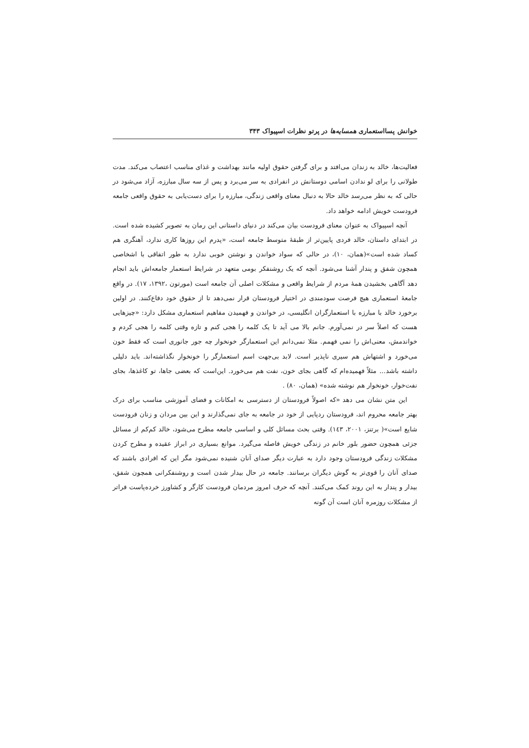خوانش پسااستعماری همسایه‌ها در پرتو نظرات اسپیواک ۳۴۳
فعالیت‌ها، خالد به زندان می‌افتد و برای گرفتن حقوق اولیه مانند بهداشت و غذای مناسب اعتصاب می‌کند. مدت طولانی را برای لو ندادن اسامی دوستانش در انفرادی به سر می‌برد و پس از سه سال مبارزه، آزاد می‌شود در حالی که به نظر می‌رسد خالد حالا به دنبال معنای واقعی زندگی، مبارزه را برای دست‌یابی به حقوق واقعی جامعه فرودست خویش ادامه خواهد داد.
آنچه اسپیواک به عنوان معنای فرودست بیان می‌کند در دنیای داستانی این رمان به تصویر کشیده شده است. در ابتدای داستان، خالد فردی پایین‌تر از طبقهٔ متوسط جامعه است، «پدرم این روزها کاری ندارد، آهنگری هم کساد شده است»(همان، ۱۰)، در حالی که سواد خواندن و نوشتن خوبی ندارد به طور اتفاقی با اشخاصی همچون شفق و پندار آشنا می‌شود. آنچه که یک روشنفکر بومی متعهد در شرایط استعمار جامعه‌اش باید انجام دهد آگاهی بخشیدن همهٔ مردم از شرایط واقعی و مشکلات اصلی آن جامعه است (مورتون ،۱۳۹۲، ۱۷). در واقع جامعهٔ استعماری هیچ فرصت سودمندی در اختیار فرودستان قرار نمی‌دهد تا از حقوق خود دفاع‌کنند. در اولین برخورد خالد با مبارزه با استعمارگران انگلیسی، در خواندن و فهمیدن مفاهیم استعماری مشکل دارد: «چیزهایی هست که اصلاً سر در نمی‌آورم. جانم بالا می آید تا یک کلمه را هجی کنم و تازه وقتی کلمه را هجی کردم و خواندمش، معنی‌اش را نمی فهمم. مثلا نمی‌دانم این استعمارگر خونخوار چه جور جانوری است که فقط خون می‌خورد و اشتهاش هم سیری ناپذیر است. لابد بی‌جهت اسم استعمارگر را خونخوار نگذاشته‌اند. باید دلیلی داشته باشد... مثلاً فهمیده‌ام که گاهی بجای خون، نفت هم می‌خورد. این‌است که بعضی جاها، تو کاغذها، بجای نفت‌خوار، خونخوار هم نوشته شده» (همان، ۸۰) .
این متن نشان می دهد «که اصولاً فرودستان از دسترسی به امکانات و فضای آموزشی مناسب برای درک بهتر جامعه محروم اند، فرودستان ردپایی از خود در جامعه به جای نمی‌گذارند و این بین مردان و زنان فرودست شایع است»( برتنز، ۲۰۰۱، ۱٤۳). وقتی بحث مسائل کلی و اساسی جامعه مطرح می‌شود، خالد کم‌کم از مسائل جزئی همچون حضور بلور خانم در زندگی خویش فاصله می‌گیرد. موانع بسیاری در ابراز عقیده و مطرح کردن مشکلات زندگی فرودستان وجود دارد به عبارت دیگر صدای آنان شنیده نمی‌شود مگر این که افرادی باشند که صدای آنان را قوی‌تر به گوش دیگران برسانند. جامعه در حال بیدار شدن است و روشنفکرانی همچون شفق، بیدار و پندار به این روند کمک می‌کنند. آنچه که حرف امروز مردمان فرودست کارگر و کشاورز خرده‌پاست فراتر از مشکلات روزمره آنان است آن گونه